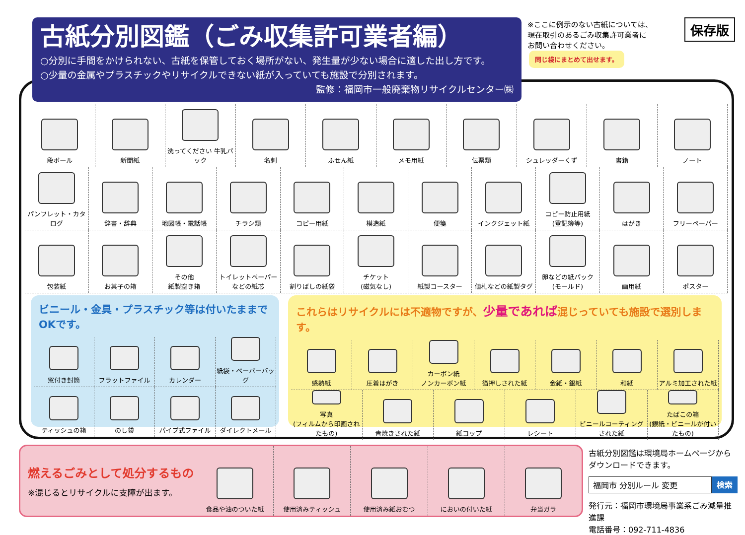古紙分別図鑑（ごみ収集許可業者編）
○分別に手間をかけられない、古紙を保管しておく場所がない、発生量が少ない場合に適した出し方です。
○少量の金属やプラスチックやリサイクルできない紙が入っていても施設で分別されます。
監修：福岡市一般廃棄物リサイクルセンター㈱
※ここに例示のない古紙については、
現在取引のあるごみ収集許可業者に
お問い合わせください。
同じ袋にまとめて出せます。
保存版
段ボール 新聞紙 洗ってください 牛乳パック 名刺 ふせん紙 メモ用紙 伝票類 シュレッダーくず 書籍 ノート
パンフレット・カタログ 辞書・辞典 地図帳・電話帳 チラシ類 コピー用紙 模造紙 便箋 インクジェット紙 コピー防止用紙
(登記簿等)
はがき フリーペーパー
包装紙 お菓子の箱 その他
紙製空き箱
トイレットペーパー
などの紙芯
割りばしの紙袋 チケット
(磁気なし)
紙製コースター 値札などの紙製タグ 卵などの紙パック
(モールド)
画用紙 ポスター
ビニール・金具・プラスチック等は付いたままでOKです。
窓付き封筒 フラットファイル カレンダー 紙袋・ペーパーバッグ
ティッシュの箱 のし袋 パイプ式ファイル ダイレクトメール
これらはリサイクルには不適物ですが、少量であれば混じっていても施設で選別します。
感熱紙 圧着はがき カーボン紙
ノンカーボン紙
箔押しされた紙 金紙・銀紙 和紙 アルミ加工された紙
写真
(フィルムから印画されたもの)
青焼きされた紙 紙コップ レシート ビニールコーティング
された紙
たばこの箱
(銀紙・ビニールが付いたもの)
燃えるごみとして処分するもの
※混じるとリサイクルに支障が出ます。
食品や油のついた紙 使用済みティッシュ 使用済み紙おむつ においの付いた紙 弁当ガラ
古紙分別図鑑は環境局ホームページから
ダウンロードできます。
福岡市 分別ルール 変更 検索
発行元：福岡市環境局事業系ごみ減量推進課
電話番号：092-711-4836